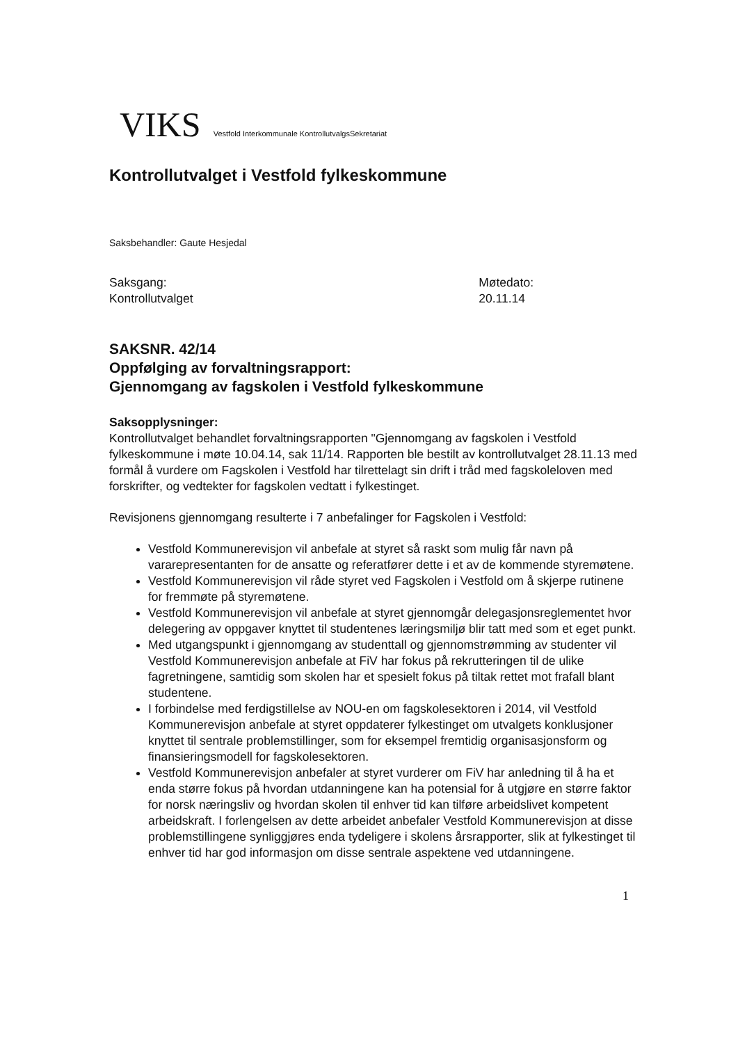VIKS Vestfold Interkommunale KontrollutvalgsSekretariat
Kontrollutvalget i Vestfold fylkeskommune
Saksbehandler: Gaute Hesjedal
Saksgang:
Kontrollutvalget
Møtedato:
20.11.14
SAKSNR. 42/14
Oppfølging av forvaltningsrapport:
Gjennomgang av fagskolen i Vestfold fylkeskommune
Saksopplysninger:
Kontrollutvalget behandlet forvaltningsrapporten "Gjennomgang av fagskolen i Vestfold fylkeskommune i møte 10.04.14, sak 11/14. Rapporten ble bestilt av kontrollutvalget 28.11.13 med formål å vurdere om Fagskolen i Vestfold har tilrettelagt sin drift i tråd med fagskoleloven med forskrifter, og vedtekter for fagskolen vedtatt i fylkestinget.
Revisjonens gjennomgang resulterte i 7 anbefalinger for Fagskolen i Vestfold:
Vestfold Kommunerevisjon vil anbefale at styret så raskt som mulig får navn på vararepresentanten for de ansatte og referatfører dette i et av de kommende styremøtene.
Vestfold Kommunerevisjon vil råde styret ved Fagskolen i Vestfold om å skjerpe rutinene for fremmøte på styremøtene.
Vestfold Kommunerevisjon vil anbefale at styret gjennomgår delegasjonsreglementet hvor delegering av oppgaver knyttet til studentenes læringsmiljø blir tatt med som et eget punkt.
Med utgangspunkt i gjennomgang av studenttall og gjennomstrømming av studenter vil Vestfold Kommunerevisjon anbefale at FiV har fokus på rekrutteringen til de ulike fagretningene, samtidig som skolen har et spesielt fokus på tiltak rettet mot frafall blant studentene.
I forbindelse med ferdigstillelse av NOU-en om fagskolesektoren i 2014, vil Vestfold Kommunerevisjon anbefale at styret oppdaterer fylkestinget om utvalgets konklusjoner knyttet til sentrale problemstillinger, som for eksempel fremtidig organisasjonsform og finansieringsmodell for fagskolesektoren.
Vestfold Kommunerevisjon anbefaler at styret vurderer om FiV har anledning til å ha et enda større fokus på hvordan utdanningene kan ha potensial for å utgjøre en større faktor for norsk næringsliv og hvordan skolen til enhver tid kan tilføre arbeidslivet kompetent arbeidskraft. I forlengelsen av dette arbeidet anbefaler Vestfold Kommunerevisjon at disse problemstillingene synliggjøres enda tydeligere i skolens årsrapporter, slik at fylkestinget til enhver tid har god informasjon om disse sentrale aspektene ved utdanningene.
1